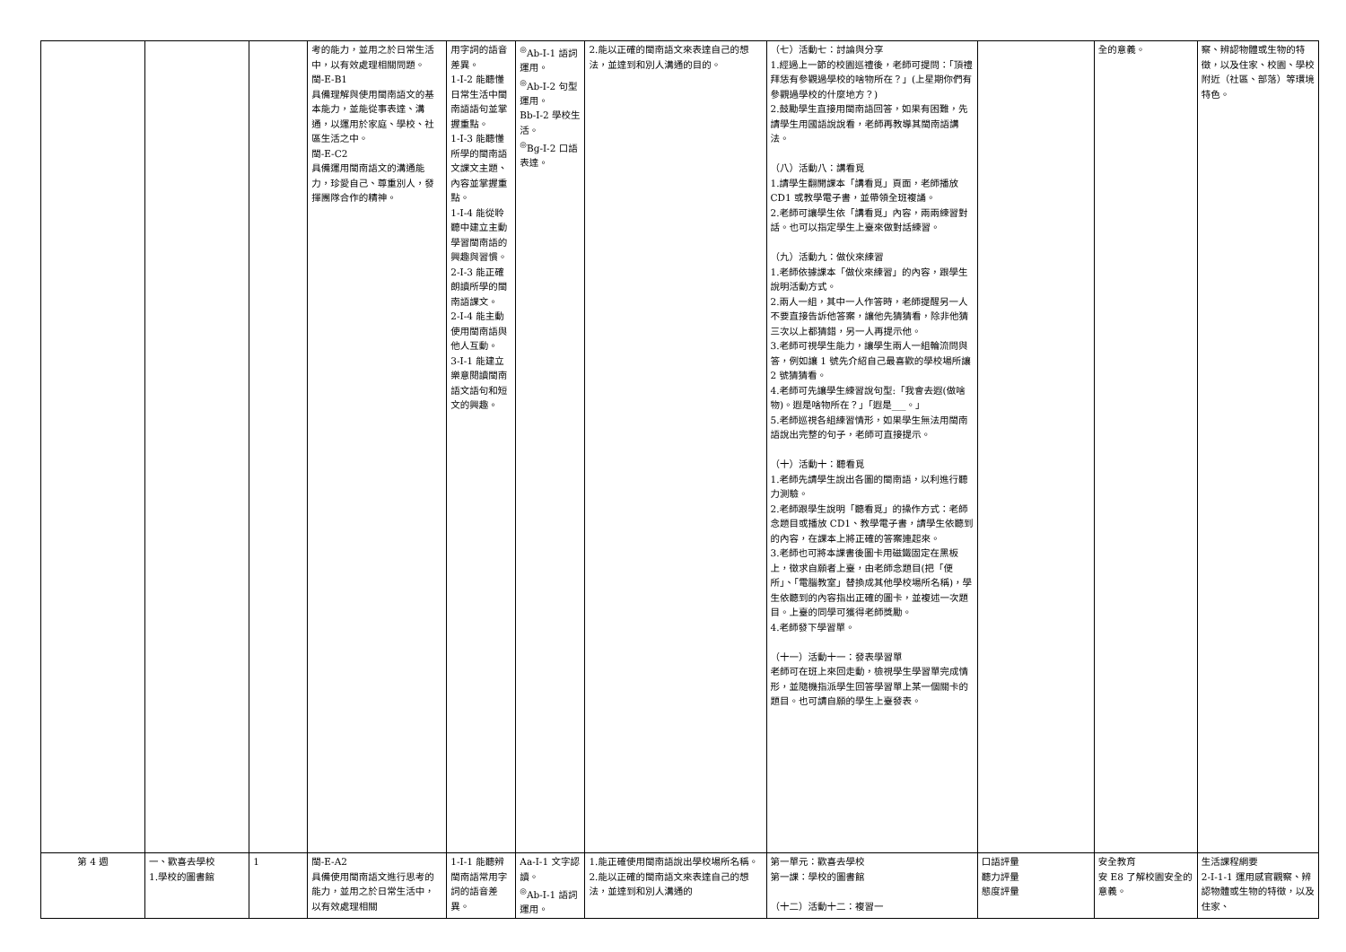| | | | 考的能力，並用之於日常生活中，以有效處理相關問題。 閩-E-B1 具備理解與使用閩南語文的基本能力，並能從事表達、溝通，以運用於家庭、學校、社區生活之中。 閩-E-C2 具備運用閩南語文的溝通能力，珍愛自己、尊重別人，發揮團隊合作的精神。 | 用字詞的語音差異。 1-Ⅰ-2 能聽懂日常生活中閩南語語句並掌握重點。 1-Ⅰ-3 能聽懂所學的閩南語文課文主題、內容並掌握重點。 1-Ⅰ-4 能從聆聽中建立主動學習閩南語的興趣與習慣。 2-Ⅰ-3 能正確朗讀所學的閩南語課文。 2-Ⅰ-4 能主動使用閩南語與他人互動。 3-Ⅰ-1 能建立樂意閱讀閩南語文語句和短文的興趣。 | <sup>◎</sup>Ab-Ⅰ-1 語詞運用。 <sup>◎</sup>Ab-Ⅰ-2 句型運用。 Bb-Ⅰ-2 學校生活。 <sup>◎</sup>Bg-Ⅰ-2 口語表達。 | 2.能以正確的閩南語文來表達自己的想法，並達到和別人溝通的目的。 | （七）活動七：討論與分享 1.經過上一節的校園巡禮後，老師可提問：「頂禮拜恁有參觀過學校的啥物所在？」(上星期你們有參觀過學校的什麼地方？) 2.鼓勵學生直接用閩南語回答，如果有困難，先請學生用國語說說看，老師再教導其閩南語講法。 （八）活動八：講看覓 1.請學生翻開課本「講看覓」頁面，老師播放 CD1 或教學電子書，並帶領全班複誦。 2.老師可讓學生依「講看覓」內容，兩兩練習對話。也可以指定學生上臺來做對話練習。 （九）活動九：做伙來練習 1.老師依據課本「做伙來練習」的內容，跟學生說明活動方式。 2.兩人一組，其中一人作答時，老師提醒另一人不要直接告訴他答案，讓他先猜猜看，除非他猜三次以上都猜錯，另一人再提示他。 3.老師可視學生能力，讓學生兩人一組輪流問與答，例如讓 1 號先介紹自己最喜歡的學校場所讓 2 號猜猜看。 4.老師可先讓學生練習說句型:「我會去遐(做啥物)。遐是啥物所在？」「遐是___。」 5.老師巡視各組練習情形，如果學生無法用閩南語說出完整的句子，老師可直接提示。 （十）活動十：聽看覓 1.老師先請學生說出各圖的閩南語，以利進行聽力測驗。 2.老師跟學生說明「聽看覓」的操作方式：老師念題目或播放 CD1、教學電子書，請學生依聽到的內容，在課本上將正確的答案連起來。 3.老師也可將本課書後圖卡用磁鐵固定在黑板上，徵求自願者上臺，由老師念題目(把「便所」、「電腦教室」替換成其他學校場所名稱)，學生依聽到的內容指出正確的圖卡，並複述一次題目。上臺的同學可獲得老師獎勵。 4.老師發下學習單。 （十一）活動十一：發表學習單 老師可在班上來回走動，檢視學生學習單完成情形，並隨機指派學生回答學習單上某一個關卡的題目。也可請自願的學生上臺發表。 | | 全的意義。 | 察、辨認物體或生物的特徵，以及住家、校園、學校附近（社區、部落）等環境特色。 |
| 第 4 週 | 一、歡喜去學校 1.學校的圖書館 | 1 | 閩-E-A2 具備使用閩南語文進行思考的能力，並用之於日常生活中，以有效處理相關 | 1-Ⅰ-1 能聽辨閩南語常用字詞的語音差異。 | Aa-Ⅰ-1 文字認讀。 <sup>◎</sup>Ab-Ⅰ-1 語詞運用。 | 1.能正確使用閩南語說出學校場所名稱。 2.能以正確的閩南語文來表達自己的想法，並達到和別人溝通的 | 第一單元：歡喜去學校 第一課：學校的圖書館 （十二）活動十二：複習一 | 口語評量 聽力評量 態度評量 | 安全教育 安 E8 了解校園安全的意義。 | 生活課程綱要 2-I-1-1 運用感官觀察、辨認物體或生物的特徵，以及住家、 |